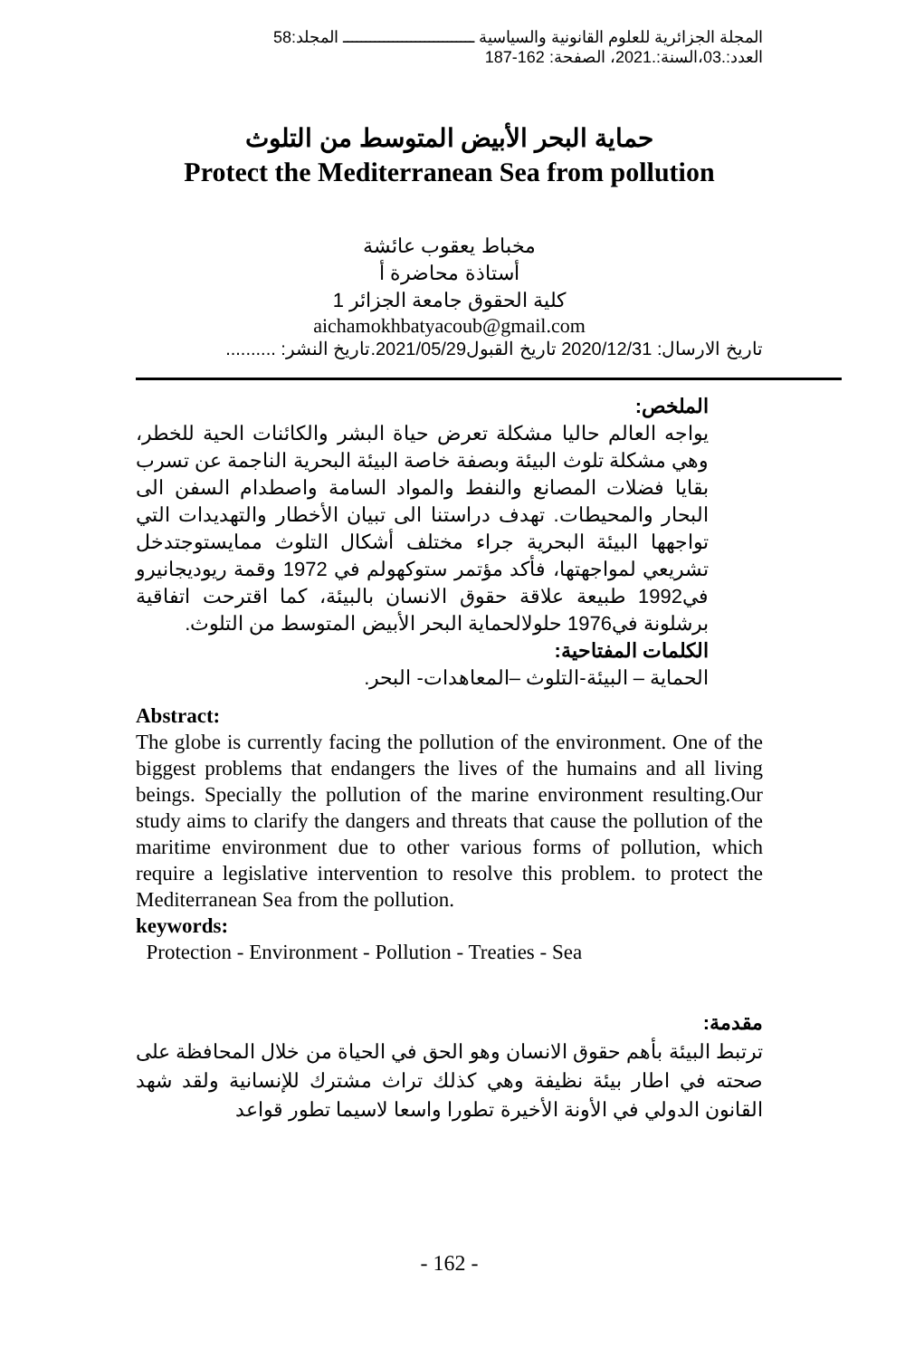المجلة الجزائرية للعلوم القانونية والسياسية ـــــــــــــــــــــــــــــ المجلد:58
العدد:.03،السنة:.2021، الصفحة: 162-187
حماية البحر الأبيض المتوسط من التلوث
Protect the Mediterranean Sea from pollution
مخباط يعقوب عائشة
أستاذة محاضرة أ
كلية الحقوق جامعة الجزائر 1
aichamokhbatyacoub@gmail.com
تاريخ الارسال: 2020/12/31 تاريخ القبول2021/05/29.تاريخ النشر: ..........
الملخص:
يواجه العالم حاليا مشكلة تعرض حياة البشر والكائنات الحية للخطر، وهي مشكلة تلوث البيئة وبصفة خاصة البيئة البحرية الناجمة عن تسرب بقايا فضلات المصانع والنفط والمواد السامة واصطدام السفن الى البحار والمحيطات. تهدف دراستنا الى تبيان الأخطار والتهديدات التي تواجهها البيئة البحرية جراء مختلف أشكال التلوث ممايستوجتدخل تشريعي لمواجهتها، فأكد مؤتمر ستوكهولم في 1972 وقمة ريوديجانيرو في1992 طبيعة علاقة حقوق الانسان بالبيئة، كما اقترحت اتفاقية برشلونة في1976 حلولالحماية البحر الأبيض المتوسط من التلوث.
الكلمات المفتاحية:
الحماية – البيئة-التلوث –المعاهدات- البحر.
Abstract:
The globe is currently facing the pollution of the environment. One of the biggest problems that endangers the lives of the humains and all living beings. Specially the pollution of the marine environment resulting.Our study aims to clarify the dangers and threats that cause the pollution of the maritime environment due to other various forms of pollution, which require a legislative intervention to resolve this problem. to protect the Mediterranean Sea from the pollution.
keywords:
Protection - Environment - Pollution - Treaties - Sea
مقدمة:
ترتبط البيئة بأهم حقوق الانسان وهو الحق في الحياة من خلال المحافظة على صحته في اطار بيئة نظيفة وهي كذلك تراث مشترك للإنسانية ولقد شهد القانون الدولي في الأونة الأخيرة تطورا واسعا لاسيما تطور قواعد
- 162 -